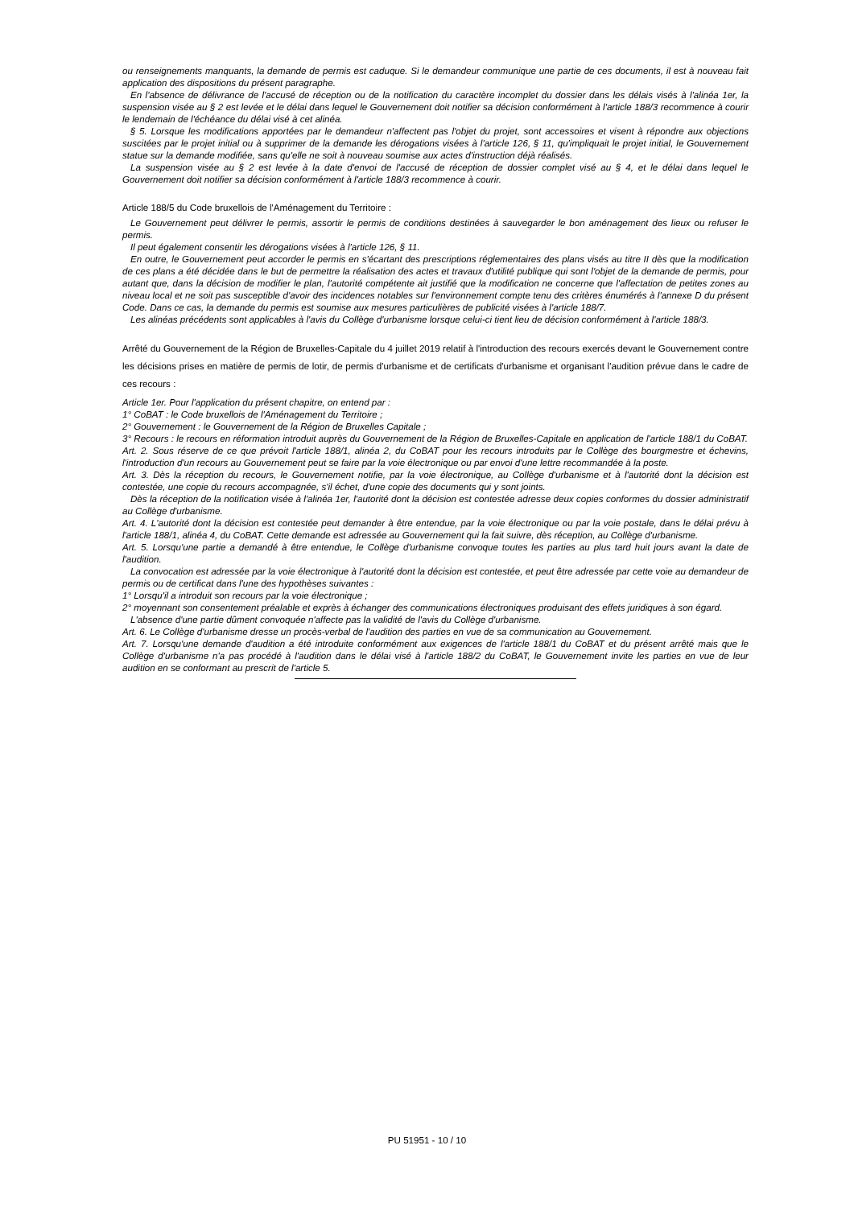ou renseignements manquants, la demande de permis est caduque. Si le demandeur communique une partie de ces documents, il est à nouveau fait application des dispositions du présent paragraphe.
En l'absence de délivrance de l'accusé de réception ou de la notification du caractère incomplet du dossier dans les délais visés à l'alinéa 1er, la suspension visée au § 2 est levée et le délai dans lequel le Gouvernement doit notifier sa décision conformément à l'article 188/3 recommence à courir le lendemain de l'échéance du délai visé à cet alinéa.
§ 5. Lorsque les modifications apportées par le demandeur n'affectent pas l'objet du projet, sont accessoires et visent à répondre aux objections suscitées par le projet initial ou à supprimer de la demande les dérogations visées à l'article 126, § 11, qu'impliquait le projet initial, le Gouvernement statue sur la demande modifiée, sans qu'elle ne soit à nouveau soumise aux actes d'instruction déjà réalisés.
La suspension visée au § 2 est levée à la date d'envoi de l'accusé de réception de dossier complet visé au § 4, et le délai dans lequel le Gouvernement doit notifier sa décision conformément à l'article 188/3 recommence à courir.
Article 188/5 du Code bruxellois de l'Aménagement du Territoire :
Le Gouvernement peut délivrer le permis, assortir le permis de conditions destinées à sauvegarder le bon aménagement des lieux ou refuser le permis.
Il peut également consentir les dérogations visées à l'article 126, § 11.
En outre, le Gouvernement peut accorder le permis en s'écartant des prescriptions réglementaires des plans visés au titre II dès que la modification de ces plans a été décidée dans le but de permettre la réalisation des actes et travaux d'utilité publique qui sont l'objet de la demande de permis, pour autant que, dans la décision de modifier le plan, l'autorité compétente ait justifié que la modification ne concerne que l'affectation de petites zones au niveau local et ne soit pas susceptible d'avoir des incidences notables sur l'environnement compte tenu des critères énumérés à l'annexe D du présent Code. Dans ce cas, la demande du permis est soumise aux mesures particulières de publicité visées à l'article 188/7.
Les alinéas précédents sont applicables à l'avis du Collège d'urbanisme lorsque celui-ci tient lieu de décision conformément à l'article 188/3.
Arrêté du Gouvernement de la Région de Bruxelles-Capitale du 4 juillet 2019 relatif à l'introduction des recours exercés devant le Gouvernement contre les décisions prises en matière de permis de lotir, de permis d'urbanisme et de certificats d'urbanisme et organisant l'audition prévue dans le cadre de ces recours :
Article 1er. Pour l'application du présent chapitre, on entend par :
1° CoBAT : le Code bruxellois de l'Aménagement du Territoire ;
2° Gouvernement : le Gouvernement de la Région de Bruxelles Capitale ;
3° Recours : le recours en réformation introduit auprès du Gouvernement de la Région de Bruxelles-Capitale en application de l'article 188/1 du CoBAT.
Art. 2. Sous réserve de ce que prévoit l'article 188/1, alinéa 2, du CoBAT pour les recours introduits par le Collège des bourgmestre et échevins, l'introduction d'un recours au Gouvernement peut se faire par la voie électronique ou par envoi d'une lettre recommandée à la poste.
Art. 3. Dès la réception du recours, le Gouvernement notifie, par la voie électronique, au Collège d'urbanisme et à l'autorité dont la décision est contestée, une copie du recours accompagnée, s'il échet, d'une copie des documents qui y sont joints.
Dès la réception de la notification visée à l'alinéa 1er, l'autorité dont la décision est contestée adresse deux copies conformes du dossier administratif au Collège d'urbanisme.
Art. 4. L'autorité dont la décision est contestée peut demander à être entendue, par la voie électronique ou par la voie postale, dans le délai prévu à l'article 188/1, alinéa 4, du CoBAT. Cette demande est adressée au Gouvernement qui la fait suivre, dès réception, au Collège d'urbanisme.
Art. 5. Lorsqu'une partie a demandé à être entendue, le Collège d'urbanisme convoque toutes les parties au plus tard huit jours avant la date de l'audition.
La convocation est adressée par la voie électronique à l'autorité dont la décision est contestée, et peut être adressée par cette voie au demandeur de permis ou de certificat dans l'une des hypothèses suivantes :
1° Lorsqu'il a introduit son recours par la voie électronique ;
2° moyennant son consentement préalable et exprès à échanger des communications électroniques produisant des effets juridiques à son égard.
L'absence d'une partie dûment convoquée n'affecte pas la validité de l'avis du Collège d'urbanisme.
Art. 6. Le Collège d'urbanisme dresse un procès-verbal de l'audition des parties en vue de sa communication au Gouvernement.
Art. 7. Lorsqu'une demande d'audition a été introduite conformément aux exigences de l'article 188/1 du CoBAT et du présent arrêté mais que le Collège d'urbanisme n'a pas procédé à l'audition dans le délai visé à l'article 188/2 du CoBAT, le Gouvernement invite les parties en vue de leur audition en se conformant au prescrit de l'article 5.
PU 51951 - 10 / 10